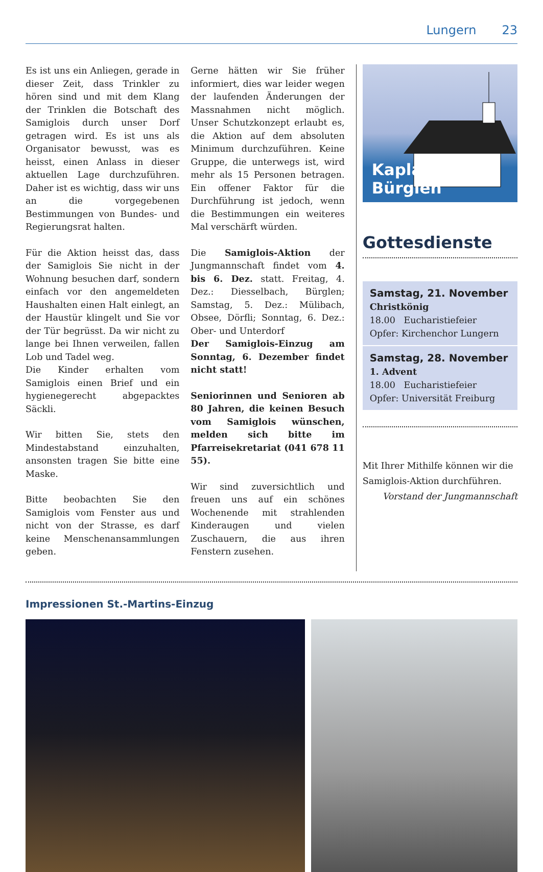Lungern 23
Es ist uns ein Anliegen, gerade in dieser Zeit, dass Trinkler zu hören sind und mit dem Klang der Trinklen die Botschaft des Samiglois durch unser Dorf getragen wird. Es ist uns als Organisator bewusst, was es heisst, einen Anlass in dieser aktuellen Lage durchzuführen. Daher ist es wichtig, dass wir uns an die vorgegebenen Bestimmungen von Bundes- und Regierungsrat halten.
Für die Aktion heisst das, dass der Samiglois Sie nicht in der Wohnung besuchen darf, sondern einfach vor den angemeldeten Haushalten einen Halt einlegt, an der Haustür klingelt und Sie vor der Tür begrüsst. Da wir nicht zu lange bei Ihnen verweilen, fallen Lob und Tadel weg.
Die Kinder erhalten vom Samiglois einen Brief und ein hygienegerecht abgepacktes Säckli.
Wir bitten Sie, stets den Mindestabstand einzuhalten, ansonsten tragen Sie bitte eine Maske.
Bitte beobachten Sie den Samiglois vom Fenster aus und nicht von der Strasse, es darf keine Menschenansammlungen geben.
Gerne hätten wir Sie früher informiert, dies war leider wegen der laufenden Änderungen der Massnahmen nicht möglich. Unser Schutzkonzept erlaubt es, die Aktion auf dem absoluten Minimum durchzuführen. Keine Gruppe, die unterwegs ist, wird mehr als 15 Personen betragen. Ein offener Faktor für die Durchführung ist jedoch, wenn die Bestimmungen ein weiteres Mal verschärft würden.
Die Samiglois-Aktion der Jungmannschaft findet vom 4. bis 6. Dez. statt. Freitag, 4. Dez.: Diesselbach, Bürglen; Samstag, 5. Dez.: Mülibach, Obsee, Dörfli; Sonntag, 6. Dez.: Ober- und Unterdorf
Der Samiglois-Einzug am Sonntag, 6. Dezember findet nicht statt!
Seniorinnen und Senioren ab 80 Jahren, die keinen Besuch vom Samiglois wünschen, melden sich bitte im Pfarreisekretariat (041 678 11 55).
Wir sind zuversichtlich und freuen uns auf ein schönes Wochenende mit strahlenden Kinderaugen und vielen Zuschauern, die aus ihren Fenstern zusehen.
Kaplanei Bürglen
Gottesdienste
Samstag, 21. November
Christkönig
18.00 Eucharistiefeier
Opfer: Kirchenchor Lungern
Samstag, 28. November
1. Advent
18.00 Eucharistiefeier
Opfer: Universität Freiburg
Mit Ihrer Mithilfe können wir die Samiglois-Aktion durchführen.
Vorstand der Jungmannschaft
Impressionen St.-Martins-Einzug